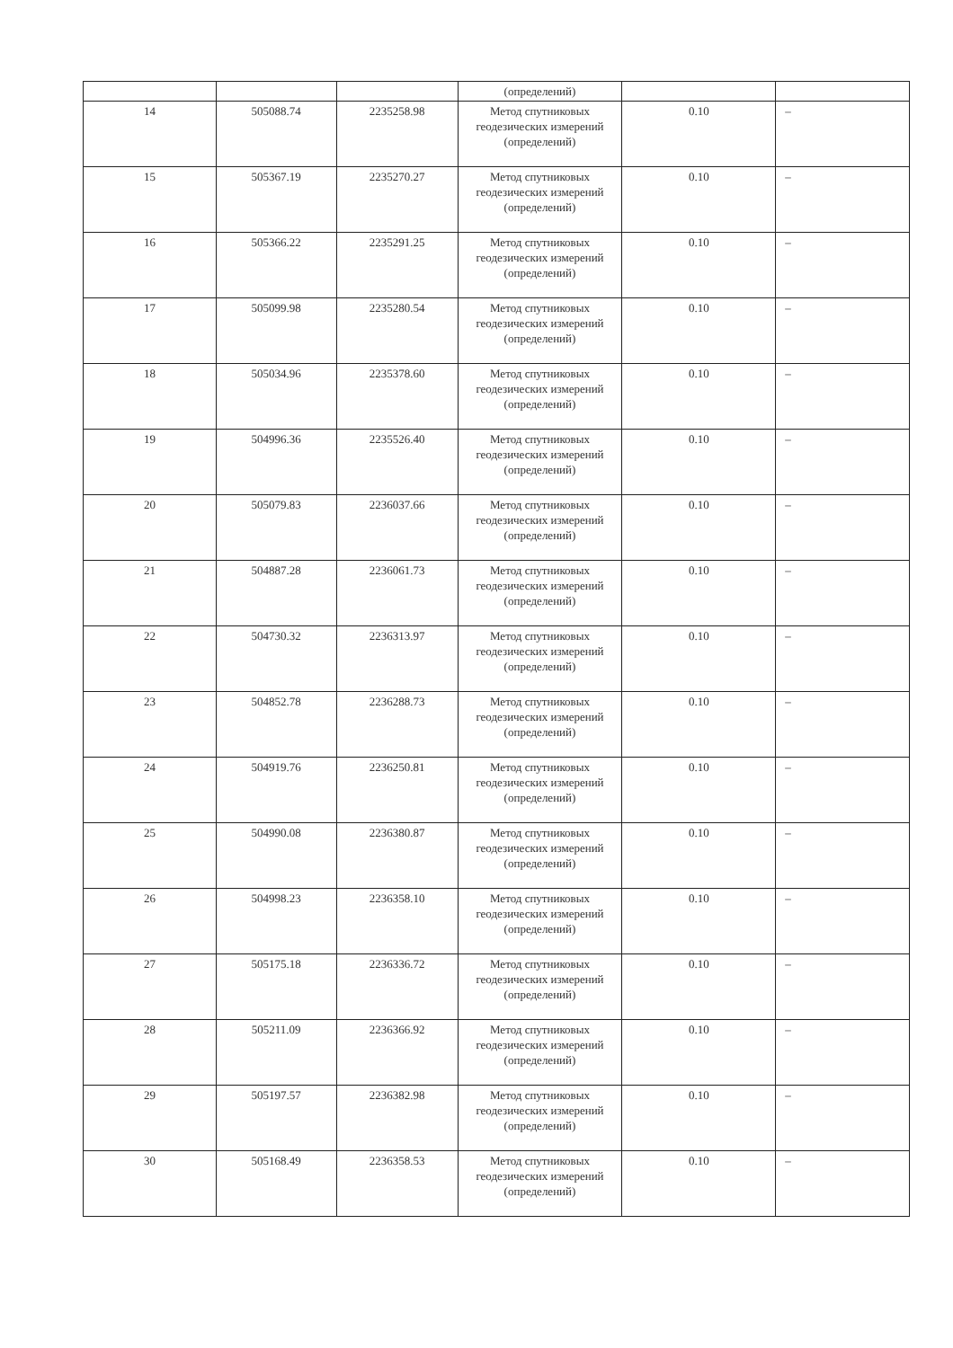| | | | (определений) | | |
| 14 | 505088.74 | 2235258.98 | Метод спутниковых геодезических измерений (определений) | 0.10 | – |
| 15 | 505367.19 | 2235270.27 | Метод спутниковых геодезических измерений (определений) | 0.10 | – |
| 16 | 505366.22 | 2235291.25 | Метод спутниковых геодезических измерений (определений) | 0.10 | – |
| 17 | 505099.98 | 2235280.54 | Метод спутниковых геодезических измерений (определений) | 0.10 | – |
| 18 | 505034.96 | 2235378.60 | Метод спутниковых геодезических измерений (определений) | 0.10 | – |
| 19 | 504996.36 | 2235526.40 | Метод спутниковых геодезических измерений (определений) | 0.10 | – |
| 20 | 505079.83 | 2236037.66 | Метод спутниковых геодезических измерений (определений) | 0.10 | – |
| 21 | 504887.28 | 2236061.73 | Метод спутниковых геодезических измерений (определений) | 0.10 | – |
| 22 | 504730.32 | 2236313.97 | Метод спутниковых геодезических измерений (определений) | 0.10 | – |
| 23 | 504852.78 | 2236288.73 | Метод спутниковых геодезических измерений (определений) | 0.10 | – |
| 24 | 504919.76 | 2236250.81 | Метод спутниковых геодезических измерений (определений) | 0.10 | – |
| 25 | 504990.08 | 2236380.87 | Метод спутниковых геодезических измерений (определений) | 0.10 | – |
| 26 | 504998.23 | 2236358.10 | Метод спутниковых геодезических измерений (определений) | 0.10 | – |
| 27 | 505175.18 | 2236336.72 | Метод спутниковых геодезических измерений (определений) | 0.10 | – |
| 28 | 505211.09 | 2236366.92 | Метод спутниковых геодезических измерений (определений) | 0.10 | – |
| 29 | 505197.57 | 2236382.98 | Метод спутниковых геодезических измерений (определений) | 0.10 | – |
| 30 | 505168.49 | 2236358.53 | Метод спутниковых геодезических измерений (определений) | 0.10 | – |